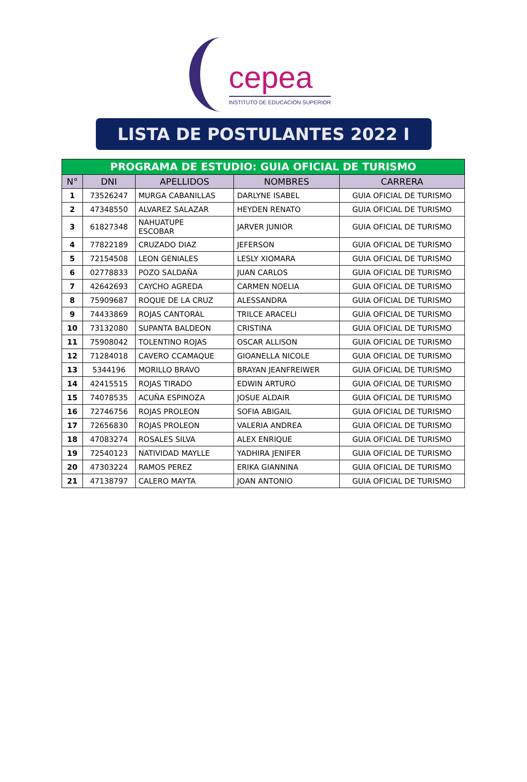cepea
INSTITUTO DE EDUCACIÓN SUPERIOR
LISTA DE POSTULANTES 2022 I
| PROGRAMA DE ESTUDIO: GUIA OFICIAL DE TURISMO | | | | |
| N° | DNI | APELLIDOS | NOMBRES | CARRERA |
| 1 | 73526247 | MURGA CABANILLAS | DARLYNE ISABEL | GUIA OFICIAL DE TURISMO |
| 2 | 47348550 | ALVAREZ SALAZAR | HEYDEN RENATO | GUIA OFICIAL DE TURISMO |
| 3 | 61827348 | NAHUATUPE ESCOBAR | JARVER JUNIOR | GUIA OFICIAL DE TURISMO |
| 4 | 77822189 | CRUZADO DIAZ | JEFERSON | GUIA OFICIAL DE TURISMO |
| 5 | 72154508 | LEON GENIALES | LESLY XIOMARA | GUIA OFICIAL DE TURISMO |
| 6 | 02778833 | POZO SALDAÑA | JUAN CARLOS | GUIA OFICIAL DE TURISMO |
| 7 | 42642693 | CAYCHO AGREDA | CARMEN NOELIA | GUIA OFICIAL DE TURISMO |
| 8 | 75909687 | ROQUE DE LA CRUZ | ALESSANDRA | GUIA OFICIAL DE TURISMO |
| 9 | 74433869 | ROJAS CANTORAL | TRILCE ARACELI | GUIA OFICIAL DE TURISMO |
| 10 | 73132080 | SUPANTA BALDEON | CRISTINA | GUIA OFICIAL DE TURISMO |
| 11 | 75908042 | TOLENTINO ROJAS | OSCAR ALLISON | GUIA OFICIAL DE TURISMO |
| 12 | 71284018 | CAVERO CCAMAQUE | GIOANELLA NICOLE | GUIA OFICIAL DE TURISMO |
| 13 | 5344196 | MORILLO BRAVO | BRAYAN JEANFREIWER | GUIA OFICIAL DE TURISMO |
| 14 | 42415515 | ROJAS TIRADO | EDWIN ARTURO | GUIA OFICIAL DE TURISMO |
| 15 | 74078535 | ACUÑA ESPINOZA | JOSUE ALDAIR | GUIA OFICIAL DE TURISMO |
| 16 | 72746756 | ROJAS PROLEON | SOFIA ABIGAIL | GUIA OFICIAL DE TURISMO |
| 17 | 72656830 | ROJAS PROLEON | VALERIA ANDREA | GUIA OFICIAL DE TURISMO |
| 18 | 47083274 | ROSALES SILVA | ALEX ENRIQUE | GUIA OFICIAL DE TURISMO |
| 19 | 72540123 | NATIVIDAD MAYLLE | YADHIRA JENIFER | GUIA OFICIAL DE TURISMO |
| 20 | 47303224 | RAMOS PEREZ | ERIKA GIANNINA | GUIA OFICIAL DE TURISMO |
| 21 | 47138797 | CALERO MAYTA | JOAN ANTONIO | GUIA OFICIAL DE TURISMO |